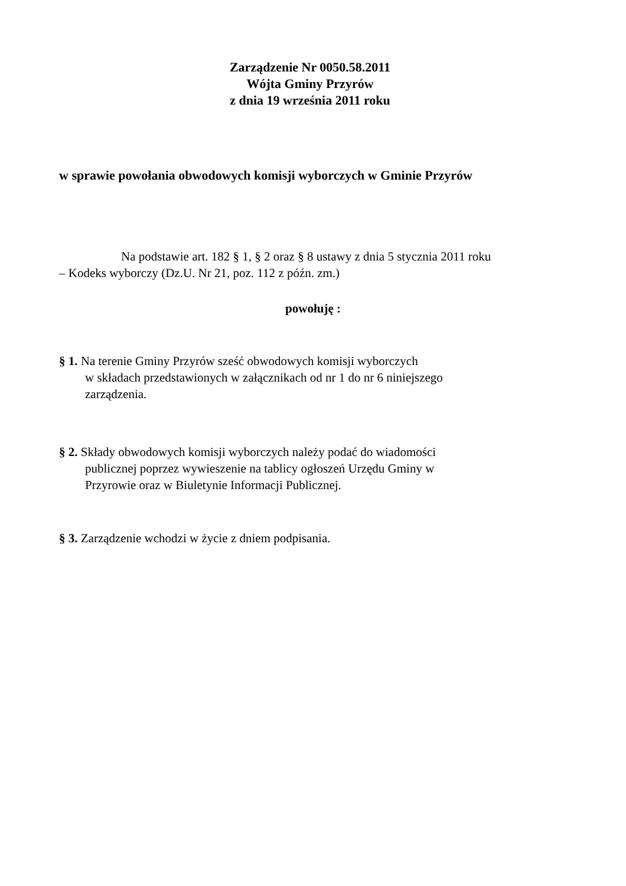Zarządzenie Nr 0050.58.2011
Wójta Gminy Przyrów
z dnia 19 września 2011 roku
w sprawie powołania obwodowych komisji wyborczych w Gminie Przyrów
Na podstawie art. 182 § 1, § 2 oraz § 8 ustawy z dnia 5 stycznia 2011 roku
– Kodeks wyborczy (Dz.U. Nr 21, poz. 112 z późn. zm.)
powołuję :
§ 1. Na terenie Gminy Przyrów sześć obwodowych komisji wyborczych
w składach przedstawionych w załącznikach od nr 1 do nr 6 niniejszego
zarządzenia.
§ 2. Składy obwodowych komisji wyborczych należy podać do wiadomości
publicznej poprzez wywieszenie na tablicy ogłoszeń Urzędu Gminy w
Przyrowie oraz w Biuletynie Informacji Publicznej.
§ 3. Zarządzenie wchodzi w życie z dniem podpisania.